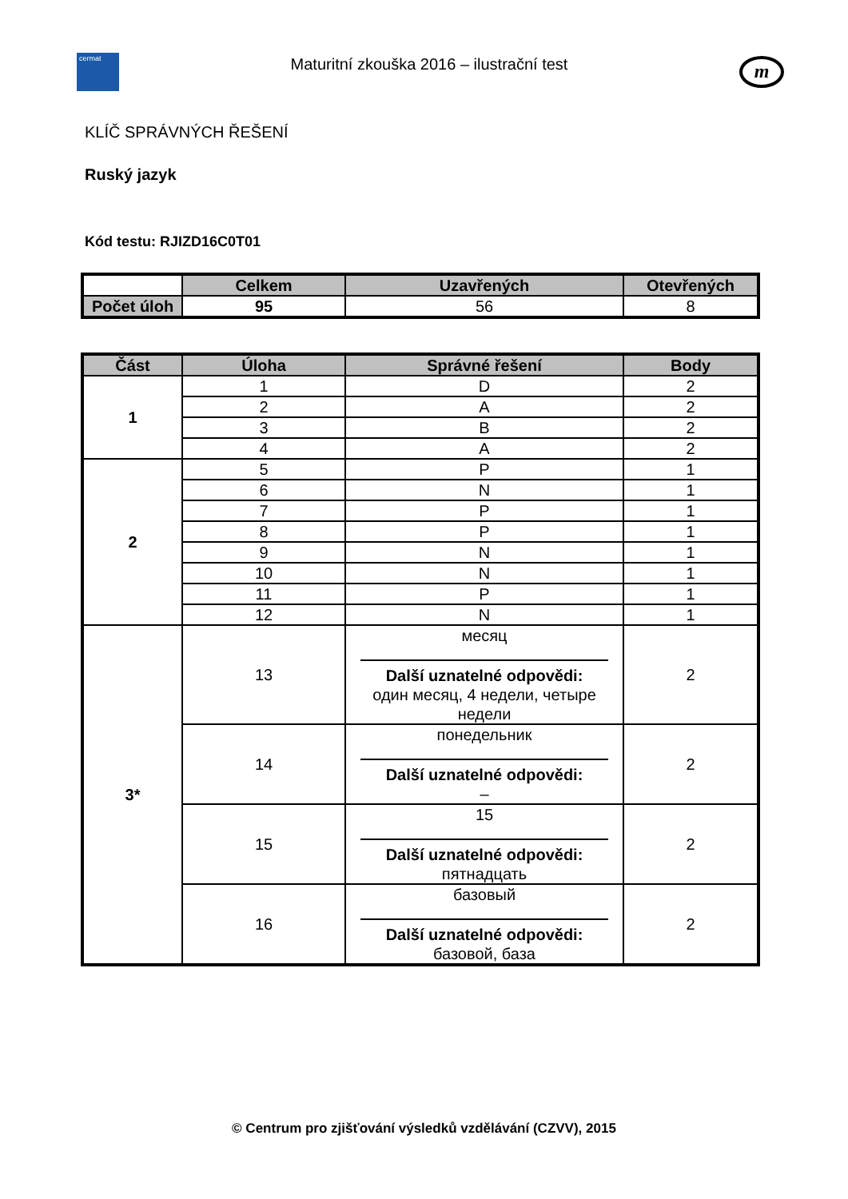cermat
Maturitní zkouška 2016 – ilustrační test
m
KLÍČ SPRÁVNÝCH ŘEŠENÍ
Ruský jazyk
Kód testu: RJIZD16C0T01
| | Celkem | Uzavřených | Otevřených |
| Počet úloh | 95 | 56 | 8 |
| Část | Úloha | Správné řešení | Body |
| --- | --- | --- | --- |
| 1 | 1 | D | 2 |
| | 2 | A | 2 |
| | 3 | B | 2 |
| | 4 | A | 2 |
| 2 | 5 | P | 1 |
| | 6 | N | 1 |
| | 7 | P | 1 |
| | 8 | P | 1 |
| | 9 | N | 1 |
| | 10 | N | 1 |
| | 11 | P | 1 |
| | 12 | N | 1 |
| 3* | 13 | месяц Další uznatelné odpovědi: один месяц, 4 недели, четыре недели | 2 |
| | 14 | понедельник Další uznatelné odpovědi: – | 2 |
| | 15 | 15 Další uznatelné odpovědi: пятнадцать | 2 |
| | 16 | базовый Další uznatelné odpovědi: базовой, база | 2 |
© Centrum pro zjišťování výsledků vzdělávání (CZVV), 2015